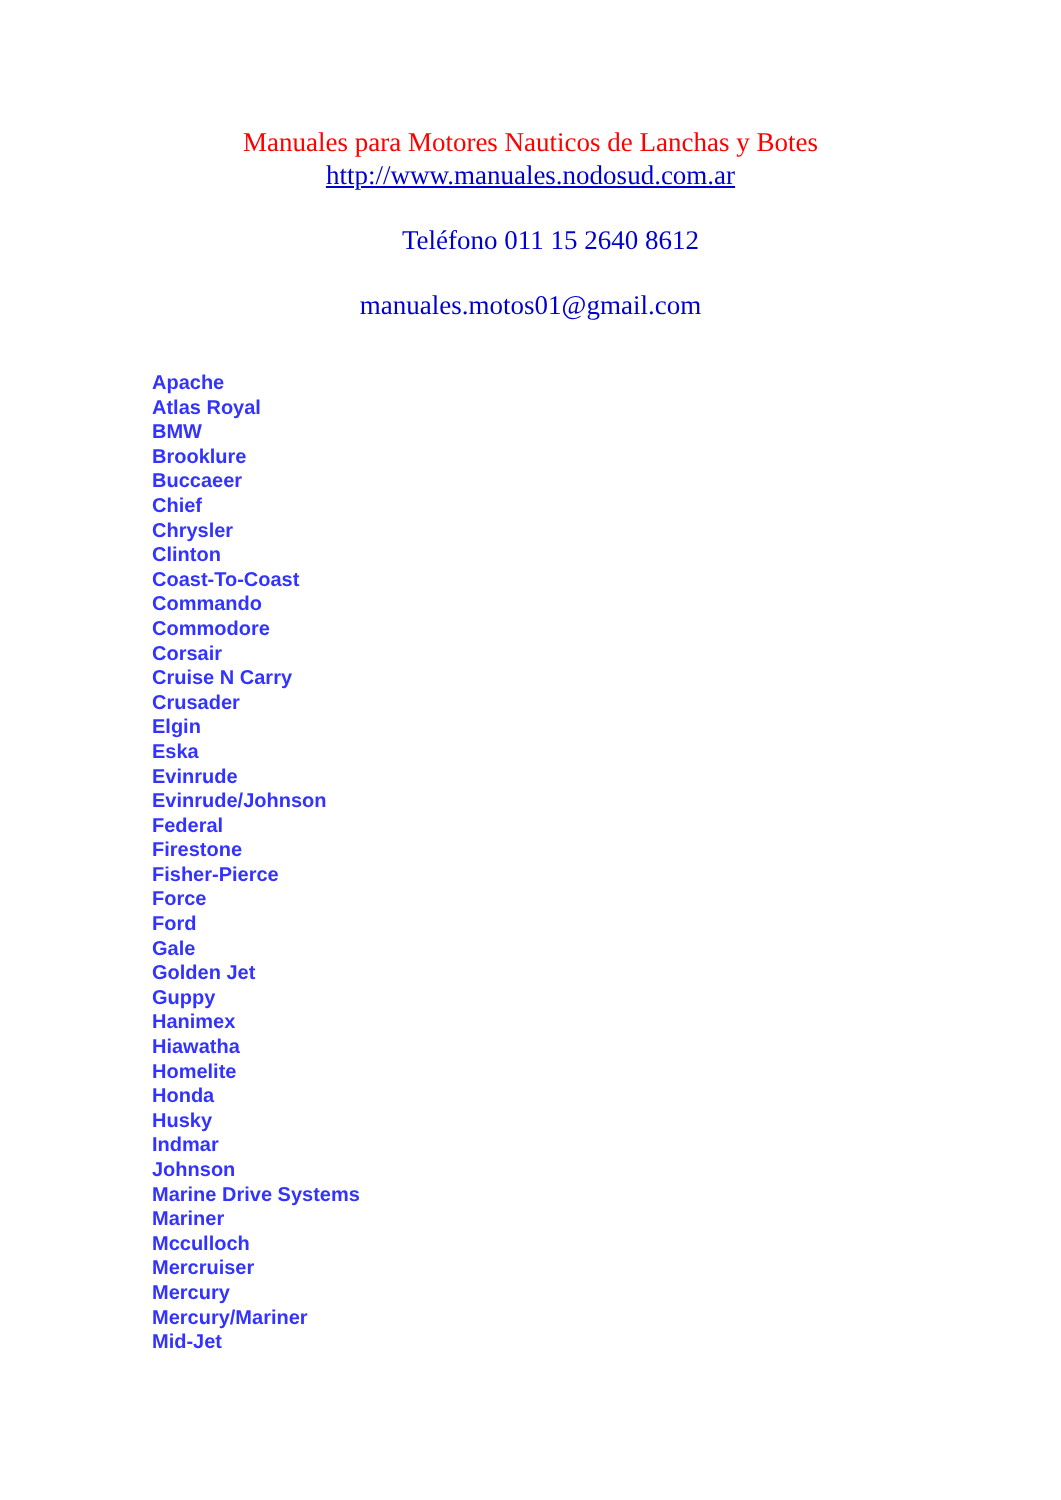Manuales para Motores Nauticos de Lanchas y Botes
http://www.manuales.nodosud.com.ar
Teléfono 011 15 2640 8612
manuales.motos01@gmail.com
Apache
Atlas Royal
BMW
Brooklure
Buccaeer
Chief
Chrysler
Clinton
Coast-To-Coast
Commando
Commodore
Corsair
Cruise N Carry
Crusader
Elgin
Eska
Evinrude
Evinrude/Johnson
Federal
Firestone
Fisher-Pierce
Force
Ford
Gale
Golden Jet
Guppy
Hanimex
Hiawatha
Homelite
Honda
Husky
Indmar
Johnson
Marine Drive Systems
Mariner
Mcculloch
Mercruiser
Mercury
Mercury/Mariner
Mid-Jet